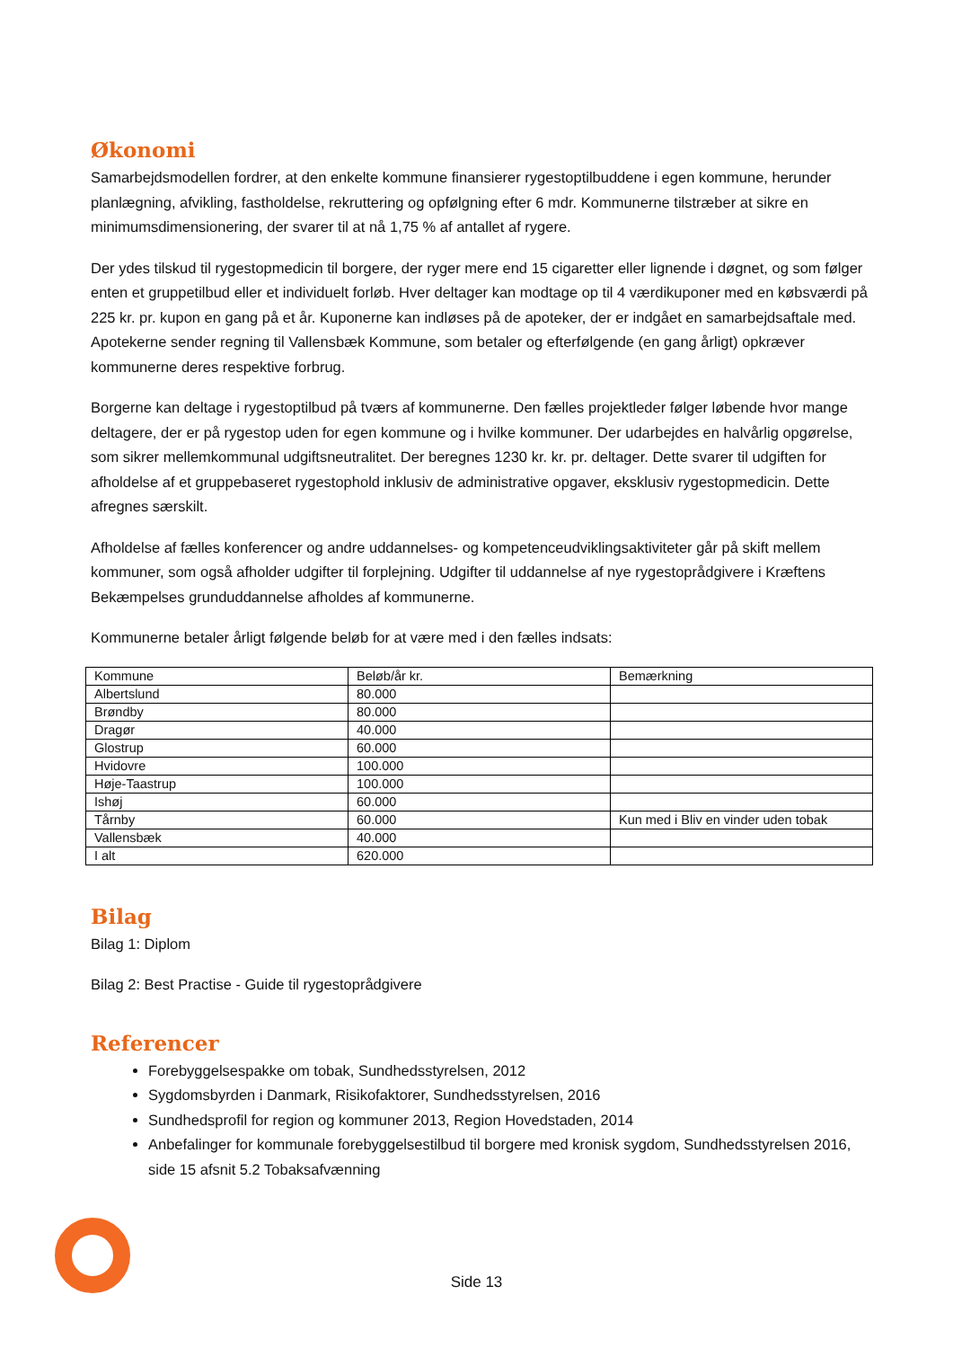Økonomi
Samarbejdsmodellen fordrer, at den enkelte kommune finansierer rygestoptilbuddene i egen kommune, herunder planlægning, afvikling, fastholdelse, rekruttering og opfølgning efter 6 mdr. Kommunerne tilstræber at sikre en minimumsdimensionering, der svarer til at nå 1,75 % af antallet af rygere.
Der ydes tilskud til rygestopmedicin til borgere, der ryger mere end 15 cigaretter eller lignende i døgnet, og som følger enten et gruppetilbud eller et individuelt forløb. Hver deltager kan modtage op til 4 værdikuponer med en købsværdi på 225 kr. pr. kupon en gang på et år. Kuponerne kan indløses på de apoteker, der er indgået en samarbejdsaftale med. Apotekerne sender regning til Vallensbæk Kommune, som betaler og efterfølgende (en gang årligt) opkræver kommunerne deres respektive forbrug.
Borgerne kan deltage i rygestoptilbud på tværs af kommunerne. Den fælles projektleder følger løbende hvor mange deltagere, der er på rygestop uden for egen kommune og i hvilke kommuner. Der udarbejdes en halvårlig opgørelse, som sikrer mellemkommunal udgiftsneutralitet. Der beregnes 1230 kr. kr. pr. deltager. Dette svarer til udgiften for afholdelse af et gruppebaseret rygestophold inklusiv de administrative opgaver, eksklusiv rygestopmedicin. Dette afregnes særskilt.
Afholdelse af fælles konferencer og andre uddannelses- og kompetenceudviklingsaktiviteter går på skift mellem kommuner, som også afholder udgifter til forplejning. Udgifter til uddannelse af nye rygestoprådgivere i Kræftens Bekæmpelses grunduddannelse afholdes af kommunerne.
Kommunerne betaler årligt følgende beløb for at være med i den fælles indsats:
| Kommune | Beløb/år kr. | Bemærkning |
| Albertslund | 80.000 | |
| Brøndby | 80.000 | |
| Dragør | 40.000 | |
| Glostrup | 60.000 | |
| Hvidovre | 100.000 | |
| Høje-Taastrup | 100.000 | |
| Ishøj | 60.000 | |
| Tårnby | 60.000 | Kun med i Bliv en vinder uden tobak |
| Vallensbæk | 40.000 | |
| I alt | 620.000 | |
Bilag
Bilag 1: Diplom
Bilag 2: Best Practise - Guide til rygestoprådgivere
Referencer
Forebyggelsespakke om tobak, Sundhedsstyrelsen, 2012
Sygdomsbyrden i Danmark, Risikofaktorer, Sundhedsstyrelsen, 2016
Sundhedsprofil for region og kommuner 2013, Region Hovedstaden, 2014
Anbefalinger for kommunale forebyggelsestilbud til borgere med kronisk sygdom, Sundhedsstyrelsen 2016, side 15 afsnit 5.2 Tobaksafvænning
Side 13